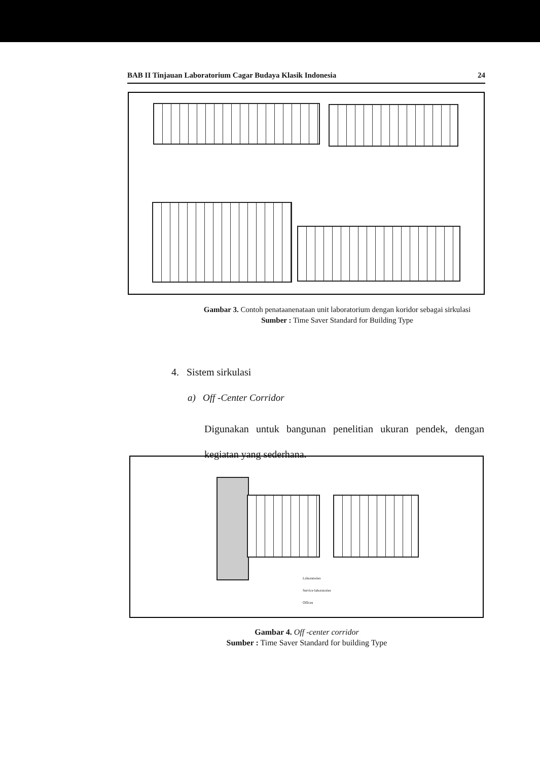BAB II Tinjauan Laboratorium Cagar Budaya Klasik Indonesia 24
Gambar 3. Contoh penataanenataan unit laboratorium dengan koridor sebagai sirkulasi
Sumber : Time Saver Standard for Building Type
4. Sistem sirkulasi
a) Off -Center Corridor
Digunakan untuk bangunan penelitian ukuran pendek, dengan kegiatan yang sederhana.
Laboratories
Service laboratories
Offices
Gambar 4. Off -center corridor
Sumber : Time Saver Standard for building Type